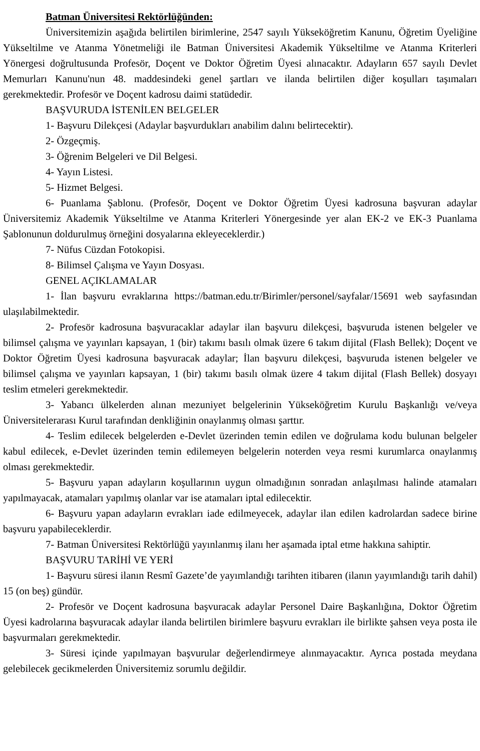Batman Üniversitesi Rektörlüğünden:
Üniversitemizin aşağıda belirtilen birimlerine, 2547 sayılı Yükseköğretim Kanunu, Öğretim Üyeliğine Yükseltilme ve Atanma Yönetmeliği ile Batman Üniversitesi Akademik Yükseltilme ve Atanma Kriterleri Yönergesi doğrultusunda Profesör, Doçent ve Doktor Öğretim Üyesi alınacaktır. Adayların 657 sayılı Devlet Memurları Kanunu'nun 48. maddesindeki genel şartları ve ilanda belirtilen diğer koşulları taşımaları gerekmektedir. Profesör ve Doçent kadrosu daimi statüdedir.
BAŞVURUDA İSTENİLEN BELGELER
1- Başvuru Dilekçesi (Adaylar başvurdukları anabilim dalını belirtecektir).
2- Özgeçmiş.
3- Öğrenim Belgeleri ve Dil Belgesi.
4- Yayın Listesi.
5- Hizmet Belgesi.
6- Puanlama Şablonu. (Profesör, Doçent ve Doktor Öğretim Üyesi kadrosuna başvuran adaylar Üniversitemiz Akademik Yükseltilme ve Atanma Kriterleri Yönergesinde yer alan EK-2 ve EK-3 Puanlama Şablonunun doldurulmuş örneğini dosyalarına ekleyeceklerdir.)
7- Nüfus Cüzdan Fotokopisi.
8- Bilimsel Çalışma ve Yayın Dosyası.
GENEL AÇIKLAMALAR
1- İlan başvuru evraklarına https://batman.edu.tr/Birimler/personel/sayfalar/15691 web sayfasından ulaşılabilmektedir.
2- Profesör kadrosuna başvuracaklar adaylar ilan başvuru dilekçesi, başvuruda istenen belgeler ve bilimsel çalışma ve yayınları kapsayan, 1 (bir) takımı basılı olmak üzere 6 takım dijital (Flash Bellek); Doçent ve Doktor Öğretim Üyesi kadrosuna başvuracak adaylar; İlan başvuru dilekçesi, başvuruda istenen belgeler ve bilimsel çalışma ve yayınları kapsayan, 1 (bir) takımı basılı olmak üzere 4 takım dijital (Flash Bellek) dosyayı teslim etmeleri gerekmektedir.
3- Yabancı ülkelerden alınan mezuniyet belgelerinin Yükseköğretim Kurulu Başkanlığı ve/veya Üniversitelerarası Kurul tarafından denkliğinin onaylanmış olması şarttır.
4- Teslim edilecek belgelerden e-Devlet üzerinden temin edilen ve doğrulama kodu bulunan belgeler kabul edilecek, e-Devlet üzerinden temin edilemeyen belgelerin noterden veya resmi kurumlarca onaylanmış olması gerekmektedir.
5- Başvuru yapan adayların koşullarının uygun olmadığının sonradan anlaşılması halinde atamaları yapılmayacak, atamaları yapılmış olanlar var ise atamaları iptal edilecektir.
6- Başvuru yapan adayların evrakları iade edilmeyecek, adaylar ilan edilen kadrolardan sadece birine başvuru yapabileceklerdir.
7- Batman Üniversitesi Rektörlüğü yayınlanmış ilanı her aşamada iptal etme hakkına sahiptir.
BAŞVURU TARİHİ VE YERİ
1- Başvuru süresi ilanın Resmî Gazete’de yayımlandığı tarihten itibaren (ilanın yayımlandığı tarih dahil) 15 (on beş) gündür.
2- Profesör ve Doçent kadrosuna başvuracak adaylar Personel Daire Başkanlığına, Doktor Öğretim Üyesi kadrolarına başvuracak adaylar ilanda belirtilen birimlere başvuru evrakları ile birlikte şahsen veya posta ile başvurmaları gerekmektedir.
3- Süresi içinde yapılmayan başvurular değerlendirmeye alınmayacaktır. Ayrıca postada meydana gelebilecek gecikmelerden Üniversitemiz sorumlu değildir.